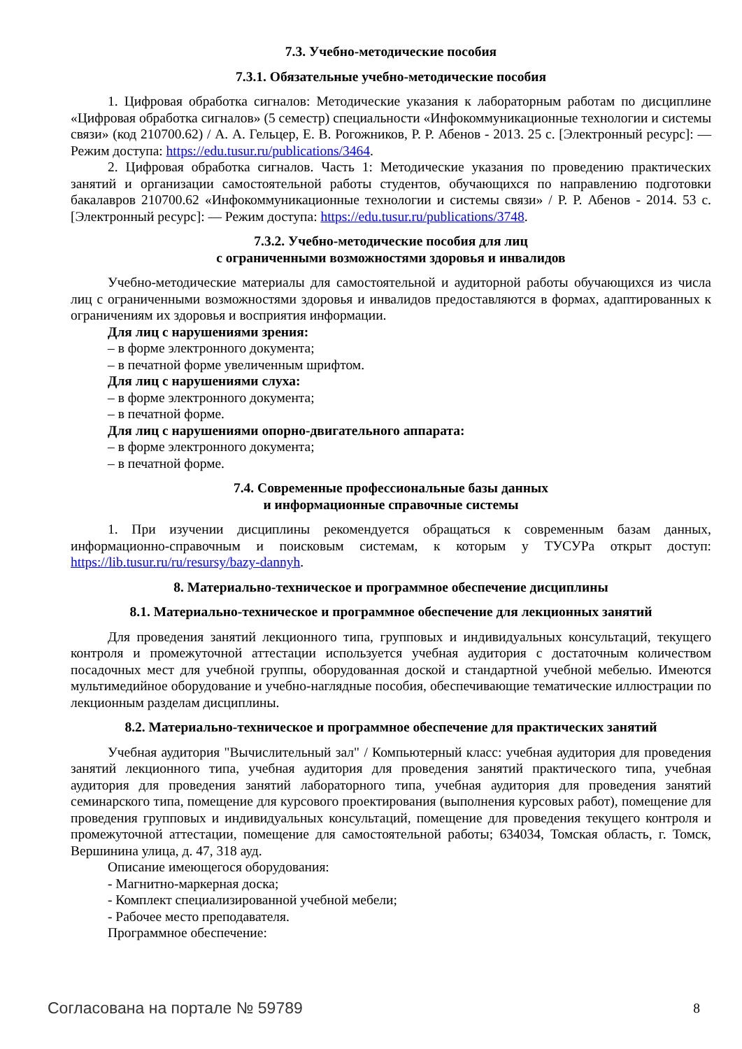7.3. Учебно-методические пособия
7.3.1. Обязательные учебно-методические пособия
1. Цифровая обработка сигналов: Методические указания к лабораторным работам по дисциплине «Цифровая обработка сигналов» (5 семестр) специальности «Инфокоммуникационные технологии и системы связи» (код 210700.62) / А. А. Гельцер, Е. В. Рогожников, Р. Р. Абенов - 2013. 25 с. [Электронный ресурс]: — Режим доступа: https://edu.tusur.ru/publications/3464.
2. Цифровая обработка сигналов. Часть 1: Методические указания по проведению практических занятий и организации самостоятельной работы студентов, обучающихся по направлению подготовки бакалавров 210700.62 «Инфокоммуникационные технологии и системы связи» / Р. Р. Абенов - 2014. 53 с. [Электронный ресурс]: — Режим доступа: https://edu.tusur.ru/publications/3748.
7.3.2. Учебно-методические пособия для лиц
с ограниченными возможностями здоровья и инвалидов
Учебно-методические материалы для самостоятельной и аудиторной работы обучающихся из числа лиц с ограниченными возможностями здоровья и инвалидов предоставляются в формах, адаптированных к ограничениям их здоровья и восприятия информации.
Для лиц с нарушениями зрения:
– в форме электронного документа;
– в печатной форме увеличенным шрифтом.
Для лиц с нарушениями слуха:
– в форме электронного документа;
– в печатной форме.
Для лиц с нарушениями опорно-двигательного аппарата:
– в форме электронного документа;
– в печатной форме.
7.4. Современные профессиональные базы данных
и информационные справочные системы
1. При изучении дисциплины рекомендуется обращаться к современным базам данных, информационно-справочным и поисковым системам, к которым у ТУСУРа открыт доступ: https://lib.tusur.ru/ru/resursy/bazy-dannyh.
8. Материально-техническое и программное обеспечение дисциплины
8.1. Материально-техническое и программное обеспечение для лекционных занятий
Для проведения занятий лекционного типа, групповых и индивидуальных консультаций, текущего контроля и промежуточной аттестации используется учебная аудитория с достаточным количеством посадочных мест для учебной группы, оборудованная доской и стандартной учебной мебелью. Имеются мультимедийное оборудование и учебно-наглядные пособия, обеспечивающие тематические иллюстрации по лекционным разделам дисциплины.
8.2. Материально-техническое и программное обеспечение для практических занятий
Учебная аудитория "Вычислительный зал" / Компьютерный класс: учебная аудитория для проведения занятий лекционного типа, учебная аудитория для проведения занятий практического типа, учебная аудитория для проведения занятий лабораторного типа, учебная аудитория для проведения занятий семинарского типа, помещение для курсового проектирования (выполнения курсовых работ), помещение для проведения групповых и индивидуальных консультаций, помещение для проведения текущего контроля и промежуточной аттестации, помещение для самостоятельной работы; 634034, Томская область, г. Томск, Вершинина улица, д. 47, 318 ауд.
Описание имеющегося оборудования:
- Магнитно-маркерная доска;
- Комплект специализированной учебной мебели;
- Рабочее место преподавателя.
Программное обеспечение:
Согласована на портале № 59789 8